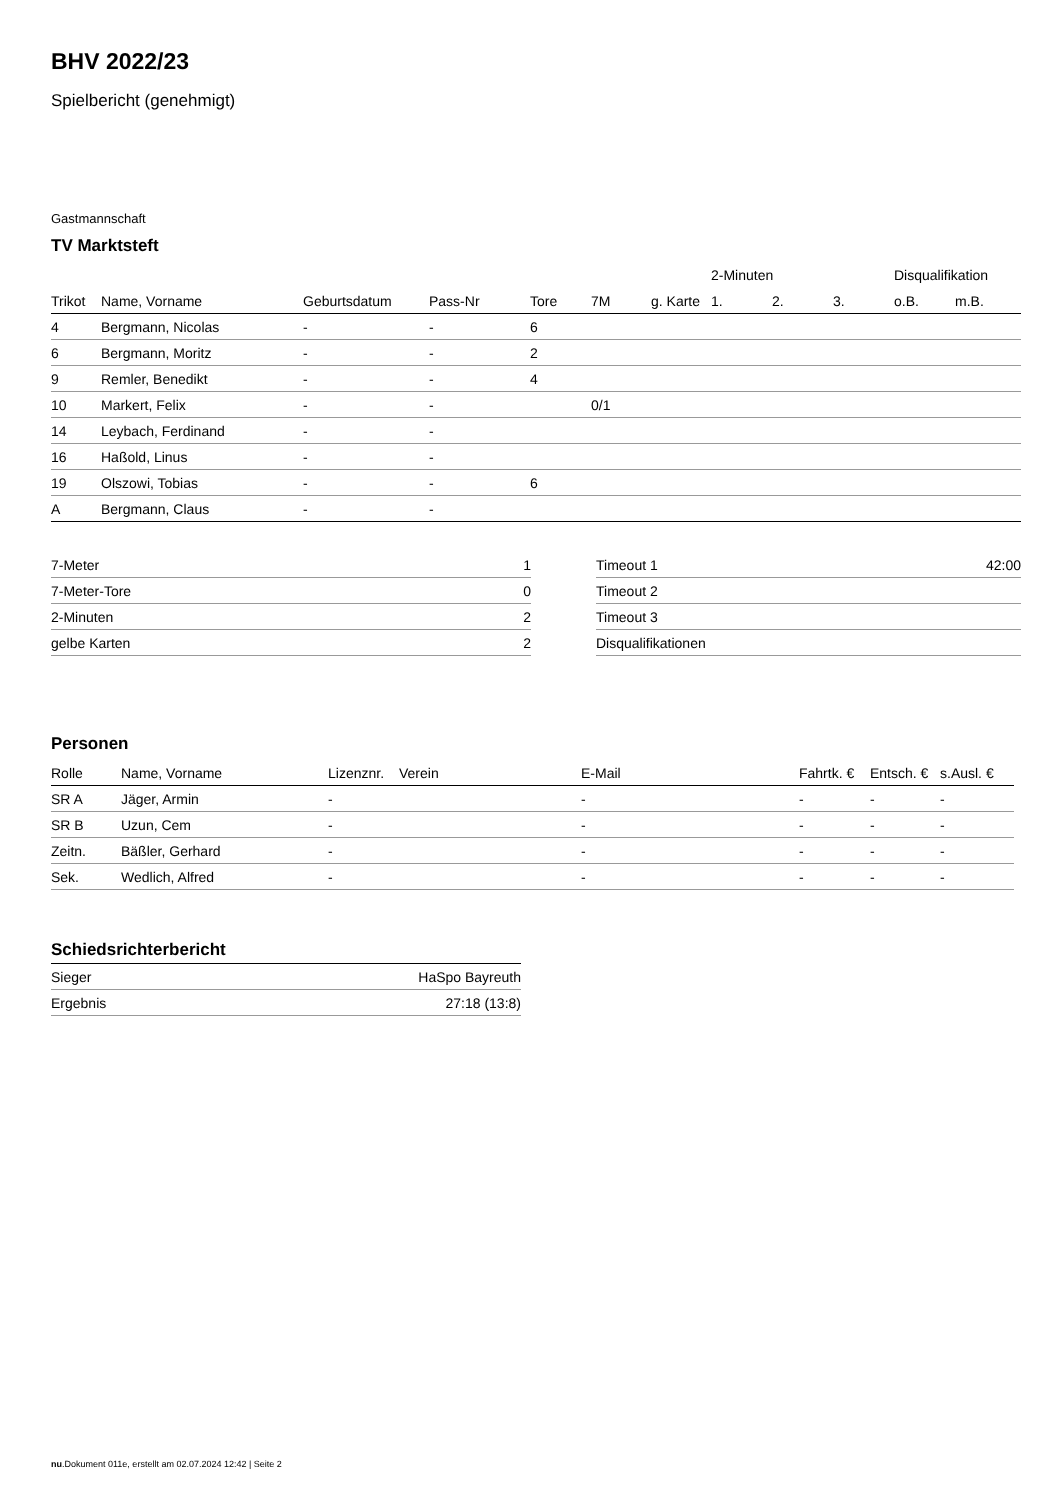BHV 2022/23
Spielbericht (genehmigt)
Gastmannschaft
TV Marktsteft
| | | | | | | | 2-Minuten | | | Disqualifikation | |
| --- | --- | --- | --- | --- | --- | --- | --- | --- | --- | --- | --- |
| Trikot | Name, Vorname | Geburtsdatum | Pass-Nr | Tore | 7M | g. Karte | 1. | 2. | 3. | o.B. | m.B. |
| 4 | Bergmann, Nicolas | - | - | 6 | | | | | | | |
| 6 | Bergmann, Moritz | - | - | 2 | | | | | | | |
| 9 | Remler, Benedikt | - | - | 4 | | | | | | | |
| 10 | Markert, Felix | - | - | | 0/1 | | | | | | |
| 14 | Leybach, Ferdinand | - | - | | | | | | | | |
| 16 | Haßold, Linus | - | - | | | | | | | | |
| 19 | Olszowi, Tobias | - | - | 6 | | | | | | | |
| A | Bergmann, Claus | - | - | | | | | | | | |
| 7-Meter | 1 |
| 7-Meter-Tore | 0 |
| 2-Minuten | 2 |
| gelbe Karten | 2 |
| Timeout 1 | 42:00 |
| Timeout 2 | |
| Timeout 3 | |
| Disqualifikationen | |
Personen
| Rolle | Name, Vorname | Lizenznr. | Verein | E-Mail | Fahrtk. € | Entsch. € | s.Ausl. € |
| --- | --- | --- | --- | --- | --- | --- | --- |
| SR A | Jäger, Armin | - | | - | - | - | - |
| SR B | Uzun, Cem | - | | - | - | - | - |
| Zeitn. | Bäßler, Gerhard | - | | - | - | - | - |
| Sek. | Wedlich, Alfred | - | | - | - | - | - |
Schiedsrichterbericht
| Sieger | HaSpo Bayreuth |
| Ergebnis | 27:18 (13:8) |
nu.Dokument 011e, erstellt am 02.07.2024 12:42 | Seite 2